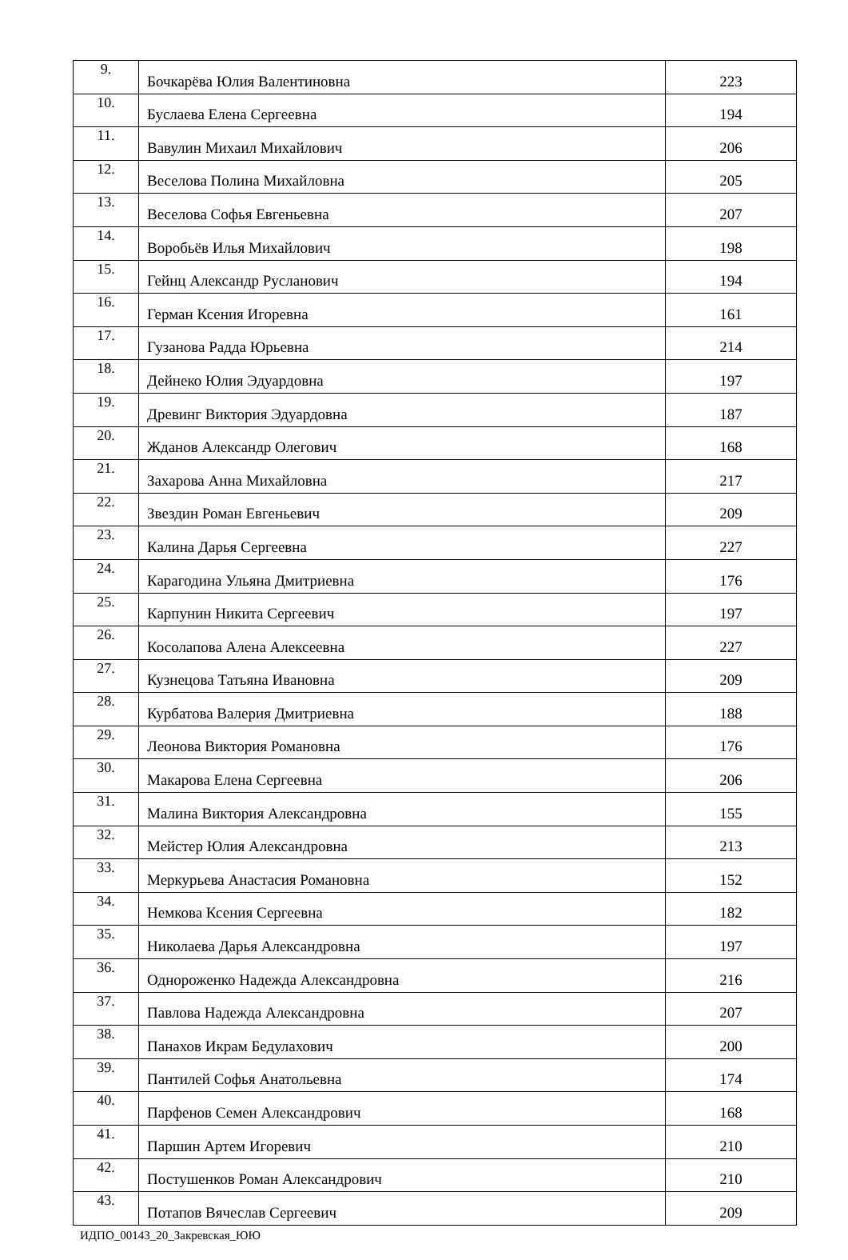| 9. | Бочкарёва Юлия Валентиновна | 223 |
| 10. | Буслаева Елена Сергеевна | 194 |
| 11. | Вавулин Михаил Михайлович | 206 |
| 12. | Веселова Полина Михайловна | 205 |
| 13. | Веселова Софья Евгеньевна | 207 |
| 14. | Воробьёв Илья Михайлович | 198 |
| 15. | Гейнц Александр Русланович | 194 |
| 16. | Герман Ксения Игоревна | 161 |
| 17. | Гузанова Радда Юрьевна | 214 |
| 18. | Дейнеко Юлия Эдуардовна | 197 |
| 19. | Древинг Виктория Эдуардовна | 187 |
| 20. | Жданов Александр Олегович | 168 |
| 21. | Захарова Анна Михайловна | 217 |
| 22. | Звездин Роман Евгеньевич | 209 |
| 23. | Калина Дарья Сергеевна | 227 |
| 24. | Карагодина Ульяна Дмитриевна | 176 |
| 25. | Карпунин Никита Сергеевич | 197 |
| 26. | Косолапова Алена Алексеевна | 227 |
| 27. | Кузнецова Татьяна Ивановна | 209 |
| 28. | Курбатова Валерия Дмитриевна | 188 |
| 29. | Леонова Виктория Романовна | 176 |
| 30. | Макарова Елена Сергеевна | 206 |
| 31. | Малина Виктория Александровна | 155 |
| 32. | Мейстер Юлия Александровна | 213 |
| 33. | Меркурьева Анастасия Романовна | 152 |
| 34. | Немкова Ксения Сергеевна | 182 |
| 35. | Николаева Дарья Александровна | 197 |
| 36. | Однороженко Надежда Александровна | 216 |
| 37. | Павлова Надежда Александровна | 207 |
| 38. | Панахов Икрам Бедулахович | 200 |
| 39. | Пантилей Софья Анатольевна | 174 |
| 40. | Парфенов Семен Александрович | 168 |
| 41. | Паршин Артем Игоревич | 210 |
| 42. | Постушенков Роман Александрович | 210 |
| 43. | Потапов Вячеслав Сергеевич | 209 |
ИДПО_00143_20_Закревская_ЮЮ